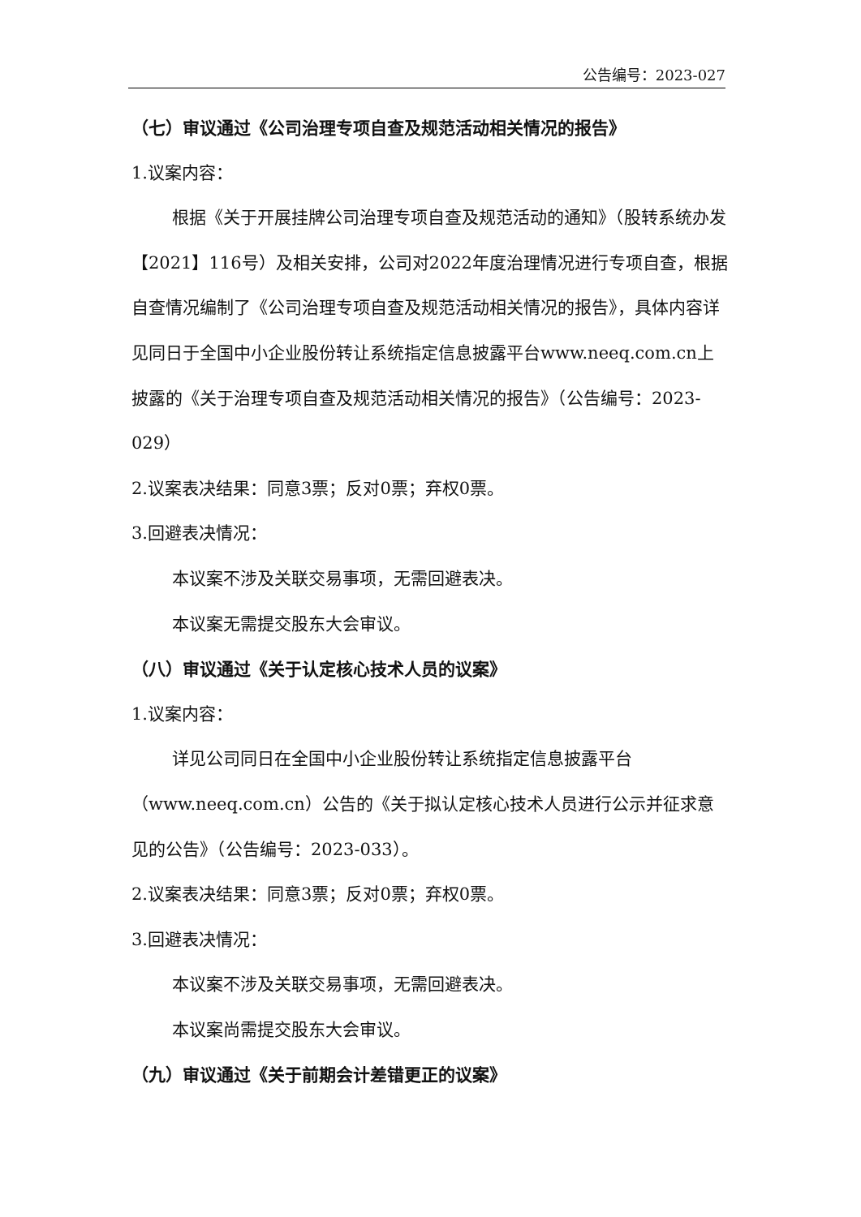公告编号：2023-027
（七）审议通过《公司治理专项自查及规范活动相关情况的报告》
1.议案内容：
根据《关于开展挂牌公司治理专项自查及规范活动的通知》（股转系统办发【2021】116号）及相关安排，公司对2022年度治理情况进行专项自查，根据自查情况编制了《公司治理专项自查及规范活动相关情况的报告》，具体内容详见同日于全国中小企业股份转让系统指定信息披露平台www.neeq.com.cn上披露的《关于治理专项自查及规范活动相关情况的报告》（公告编号：2023-029）
2.议案表决结果：同意3票；反对0票；弃权0票。
3.回避表决情况：
本议案不涉及关联交易事项，无需回避表决。
本议案无需提交股东大会审议。
（八）审议通过《关于认定核心技术人员的议案》
1.议案内容：
详见公司同日在全国中小企业股份转让系统指定信息披露平台（www.neeq.com.cn）公告的《关于拟认定核心技术人员进行公示并征求意见的公告》（公告编号：2023-033）。
2.议案表决结果：同意3票；反对0票；弃权0票。
3.回避表决情况：
本议案不涉及关联交易事项，无需回避表决。
本议案尚需提交股东大会审议。
（九）审议通过《关于前期会计差错更正的议案》